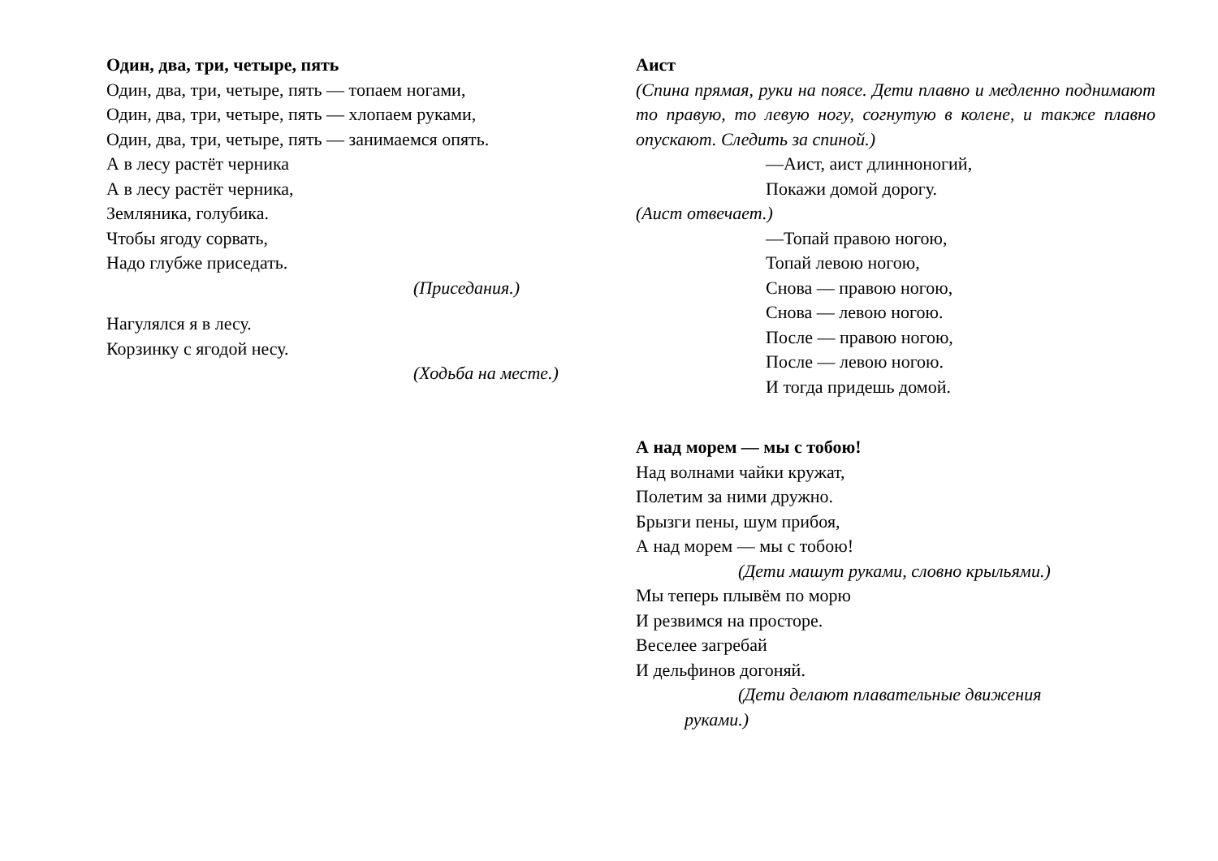Один, два, три, четыре, пять
Один, два, три, четыре, пять — топаем ногами,
Один, два, три, четыре, пять — хлопаем руками,
Один, два, три, четыре, пять — занимаемся опять.
А в лесу растёт черника
А в лесу растёт черника,
Земляника, голубика.
Чтобы ягоду сорвать,
Надо глубже приседать.
(Приседания.)
Нагулялся я в лесу.
Корзинку с ягодой несу.
(Ходьба на месте.)
Аист
(Спина прямая, руки на поясе. Дети плавно и медленно поднимают то правую, то левую ногу, согнутую в колене, и также плавно опускают. Следить за спиной.)
—Аист, аист длинноногий,
Покажи домой дорогу.
(Аист отвечает.)
—Топай правою ногою,
Топай левою ногою,
Снова — правою ногою,
Снова — левою ногою.
После — правою ногою,
После — левою ногою.
И тогда придешь домой.
А над морем — мы с тобою!
Над волнами чайки кружат,
Полетим за ними дружно.
Брызги пены, шум прибоя,
А над морем — мы с тобою!
(Дети машут руками, словно крыльями.)
Мы теперь плывём по морю
И резвимся на просторе.
Веселее загребай
И дельфинов догоняй.
(Дети делают плавательные движения
руками.)